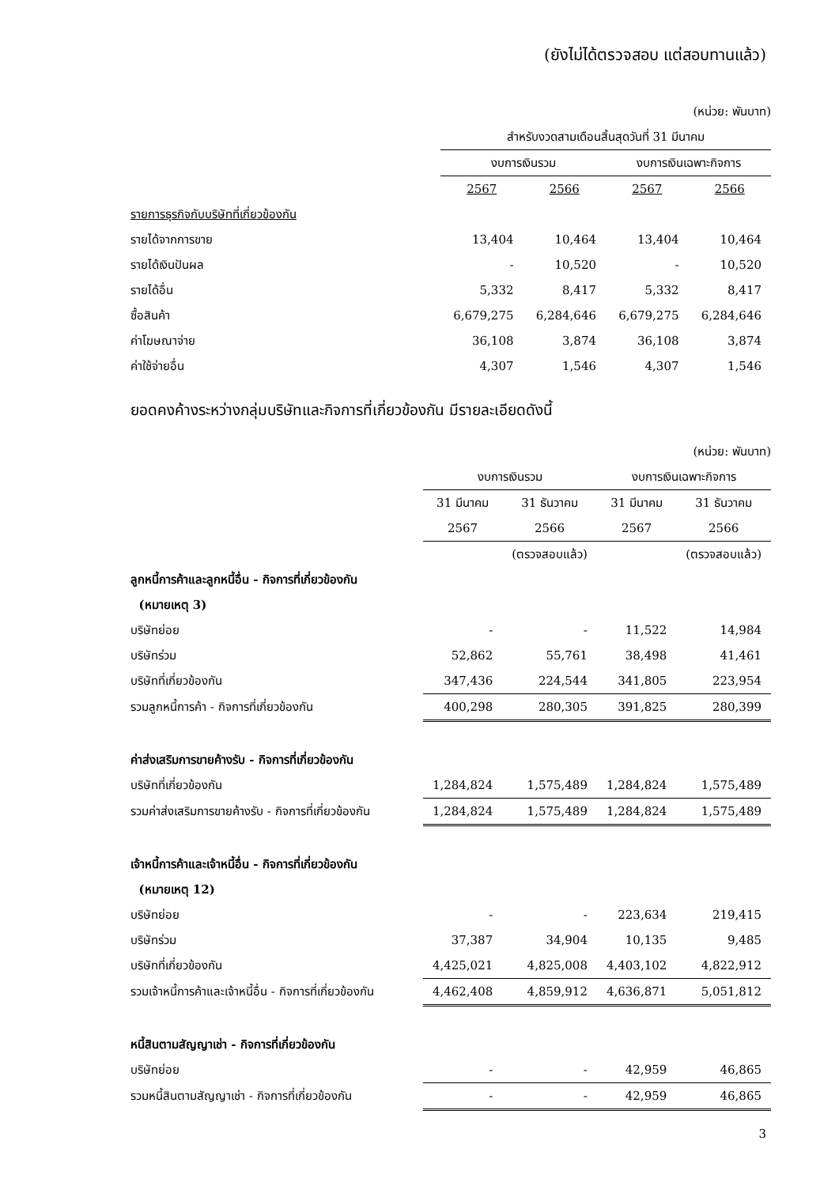(ยังไม่ได้ตรวจสอบ แต่สอบทานแล้ว)
| | (หน่วย: พันบาท) | | | |
| | สำหรับงวดสามเดือนสิ้นสุดวันที่ 31 มีนาคม | | | |
| | งบการเงินรวม | | งบการเงินเฉพาะกิจการ | |
| | 2567 | 2566 | 2567 | 2566 |
| รายการธุรกิจกับบริษัทที่เกี่ยวข้องกัน | | | | |
| รายได้จากการขาย | 13,404 | 10,464 | 13,404 | 10,464 |
| รายได้เงินปันผล | - | 10,520 | - | 10,520 |
| รายได้อื่น | 5,332 | 8,417 | 5,332 | 8,417 |
| ซื้อสินค้า | 6,679,275 | 6,284,646 | 6,679,275 | 6,284,646 |
| ค่าโฆษณาจ่าย | 36,108 | 3,874 | 36,108 | 3,874 |
| ค่าใช้จ่ายอื่น | 4,307 | 1,546 | 4,307 | 1,546 |
ยอดคงค้างระหว่างกลุ่มบริษัทและกิจการที่เกี่ยวข้องกัน มีรายละเอียดดังนี้
| | (หน่วย: พันบาท) | | | |
| | งบการเงินรวม | | งบการเงินเฉพาะกิจการ | |
| | 31 มีนาคม | 31 ธันวาคม | 31 มีนาคม | 31 ธันวาคม |
| | 2567 | 2566 | 2567 | 2566 |
| | | (ตรวจสอบแล้ว) | | (ตรวจสอบแล้ว) |
| ลูกหนี้การค้าและลูกหนี้อื่น - กิจการที่เกี่ยวข้องกัน | | | | |
| (หมายเหตุ 3) | | | | |
| บริษัทย่อย | - | - | 11,522 | 14,984 |
| บริษัทร่วม | 52,862 | 55,761 | 38,498 | 41,461 |
| บริษัทที่เกี่ยวข้องกัน | 347,436 | 224,544 | 341,805 | 223,954 |
| รวมลูกหนี้การค้า - กิจการที่เกี่ยวข้องกัน | 400,298 | 280,305 | 391,825 | 280,399 |
| ค่าส่งเสริมการขายค้างรับ - กิจการที่เกี่ยวข้องกัน | | | | |
| บริษัทที่เกี่ยวข้องกัน | 1,284,824 | 1,575,489 | 1,284,824 | 1,575,489 |
| รวมค่าส่งเสริมการขายค้างรับ - กิจการที่เกี่ยวข้องกัน | 1,284,824 | 1,575,489 | 1,284,824 | 1,575,489 |
| เจ้าหนี้การค้าและเจ้าหนี้อื่น - กิจการที่เกี่ยวข้องกัน | | | | |
| (หมายเหตุ 12) | | | | |
| บริษัทย่อย | - | - | 223,634 | 219,415 |
| บริษัทร่วม | 37,387 | 34,904 | 10,135 | 9,485 |
| บริษัทที่เกี่ยวข้องกัน | 4,425,021 | 4,825,008 | 4,403,102 | 4,822,912 |
| รวมเจ้าหนี้การค้าและเจ้าหนี้อื่น - กิจการที่เกี่ยวข้องกัน | 4,462,408 | 4,859,912 | 4,636,871 | 5,051,812 |
| หนี้สินตามสัญญาเช่า - กิจการที่เกี่ยวข้องกัน | | | | |
| บริษัทย่อย | - | - | 42,959 | 46,865 |
| รวมหนี้สินตามสัญญาเช่า - กิจการที่เกี่ยวข้องกัน | - | - | 42,959 | 46,865 |
3